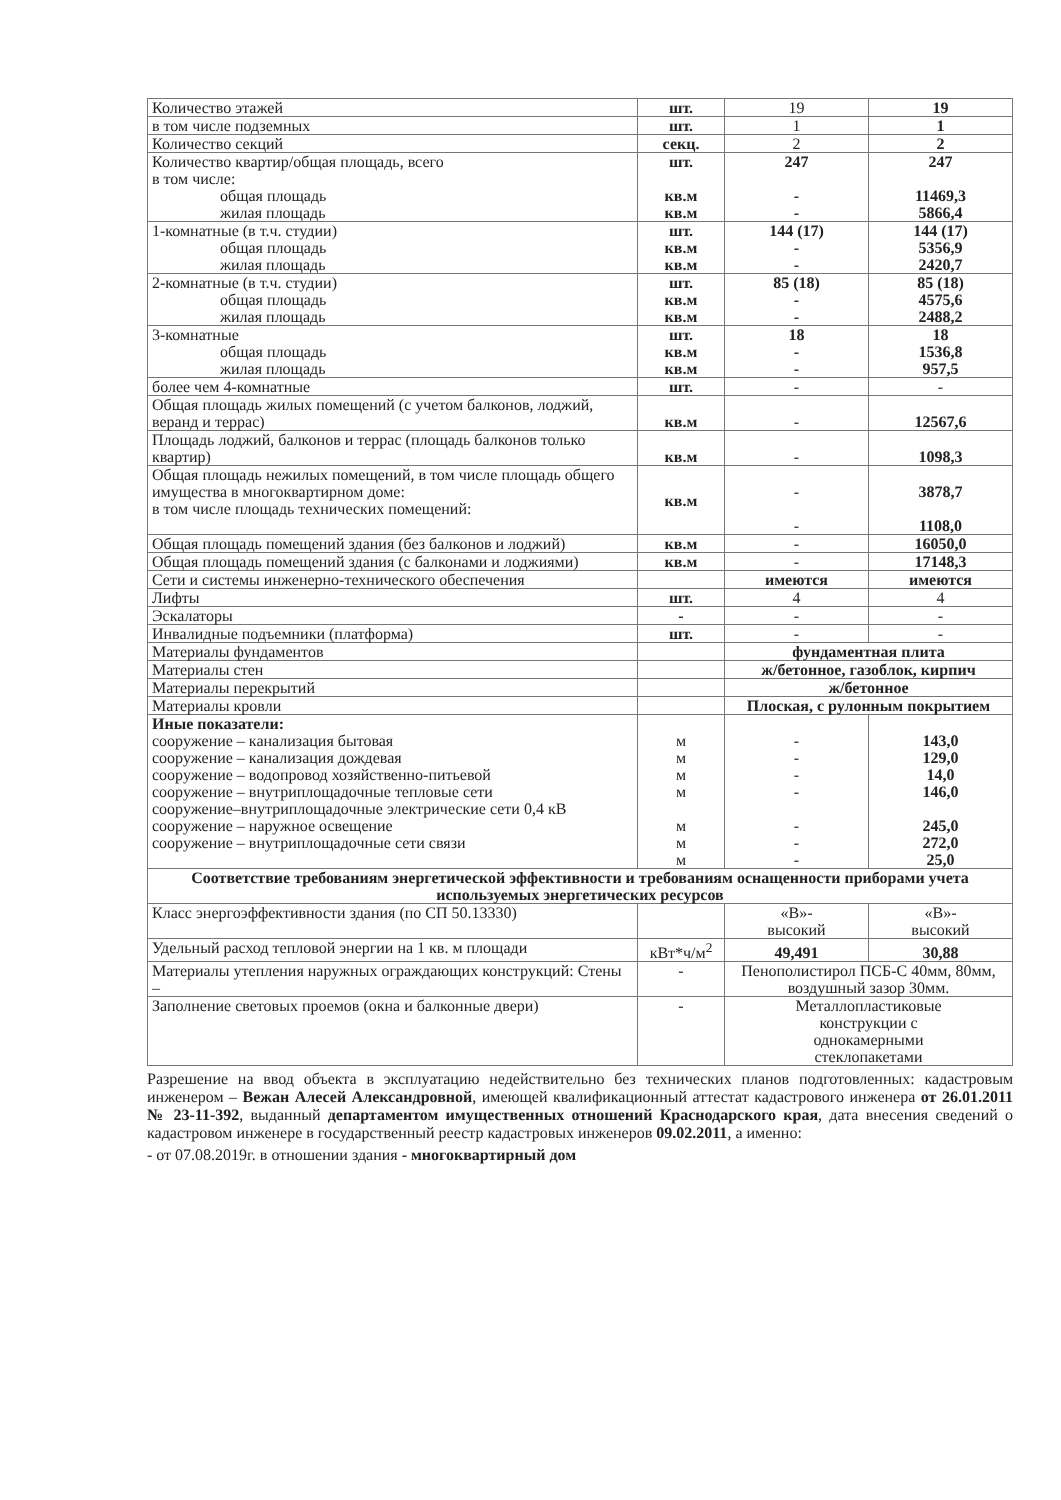| Количество этажей | шт. | 19 | 19 |
| в том числе подземных | шт. | 1 | 1 |
| Количество секций | секц. | 2 | 2 |
| Количество квартир/общая площадь, всего в том числе: общая площадь жилая площадь | шт. кв.м кв.м | 247 - - | 247 11469,3 5866,4 |
| 1-комнатные (в т.ч. студии) общая площадь жилая площадь | шт. кв.м кв.м | 144 (17) - - | 144 (17) 5356,9 2420,7 |
| 2-комнатные (в т.ч. студии) общая площадь жилая площадь | шт. кв.м кв.м | 85 (18) - - | 85 (18) 4575,6 2488,2 |
| 3-комнатные общая площадь жилая площадь | шт. кв.м кв.м | 18 - - | 18 1536,8 957,5 |
| более чем 4-комнатные | шт. | - | - |
| Общая площадь жилых помещений (с учетом балконов, лоджий, веранд и террас) | кв.м | - | 12567,6 |
| Площадь лоджий, балконов и террас (площадь балконов только квартир) | кв.м | - | 1098,3 |
| Общая площадь нежилых помещений, в том числе площадь общего имущества в многоквартирном доме: в том числе площадь технических помещений: | кв.м | - - | 3878,7 1108,0 |
| Общая площадь помещений здания (без балконов и лоджий) | кв.м | - | 16050,0 |
| Общая площадь помещений здания (с балконами и лоджиями) | кв.м | - | 17148,3 |
| Сети и системы инженерно-технического обеспечения | | имеются | имеются |
| Лифты | шт. | 4 | 4 |
| Эскалаторы | - | - | - |
| Инвалидные подъемники (платформа) | шт. | - | - |
| Материалы фундаментов | | фундаментная плита | |
| Материалы стен | | ж/бетонное, газоблок, кирпич | |
| Материалы перекрытий | | ж/бетонное | |
| Материалы кровли | | Плоская, с рулонным покрытием | |
| Иные показатели: сооружение – канализация бытовая сооружение – канализация дождевая сооружение – водопровод хозяйственно-питьевой сооружение – внутриплощадочные тепловые сети сооружение–внутриплощадочные электрические сети 0,4 кВ сооружение – наружное освещение сооружение – внутриплощадочные сети связи | м м м м м м м | - - - - - - - | 143,0 129,0 14,0 146,0 245,0 272,0 25,0 |
| Соответствие требованиям энергетической эффективности и требованиям оснащенности приборами учета используемых энергетических ресурсов | | | |
| Класс энергоэффективности здания (по СП 50.13330) | | «В»- высокий | «В»- высокий |
| Удельный расход тепловой энергии на 1 кв. м площади | кВт*ч/м<sup>2</sup> | 49,491 | 30,88 |
| Материалы утепления наружных ограждающих конструкций: Стены – | - | Пенополистирол ПСБ-С 40мм, 80мм, воздушный зазор 30мм. | |
| Заполнение световых проемов (окна и балконные двери) | - | Металлопластиковые конструкции с однокамерными стеклопакетами | |
Разрешение на ввод объекта в эксплуатацию недействительно без технических планов подготовленных: кадастровым инженером – Вежан Алесей Александровной, имеющей квалификационный аттестат кадастрового инженера от 26.01.2011 № 23-11-392, выданный департаментом имущественных отношений Краснодарского края, дата внесения сведений о кадастровом инженере в государственный реестр кадастровых инженеров 09.02.2011, а именно:
- от 07.08.2019г. в отношении здания - многоквартирный дом